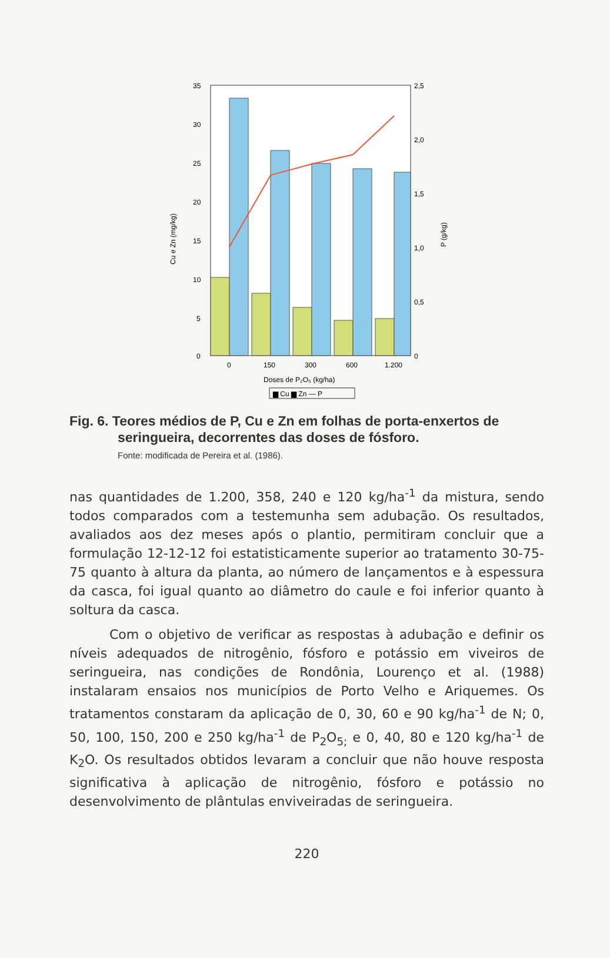35
30
25
20
15
10
5
0
2,5
2,0
1,5
1,0
0,5
0
Cu e Zn (mg/kg)
P (g/kg)
0
150
300
600
1.200
Doses de P₂O₅ (kg/ha)
▆ Cu ▆ Zn — P
Fig. 6. Teores médios de P, Cu e Zn em folhas de porta-enxertos de seringueira, decorrentes das doses de fósforo.
Fonte: modificada de Pereira et al. (1986).
nas quantidades de 1.200, 358, 240 e 120 kg/ha<sup>-1</sup> da mistura, sendo todos comparados com a testemunha sem adubação. Os resultados, avaliados aos dez meses após o plantio, permitiram concluir que a formulação 12-12-12 foi estatisticamente superior ao tratamento 30-75-75 quanto à altura da planta, ao número de lançamentos e à espessura da casca, foi igual quanto ao diâmetro do caule e foi inferior quanto à soltura da casca.
Com o objetivo de verificar as respostas à adubação e definir os níveis adequados de nitrogênio, fósforo e potássio em viveiros de seringueira, nas condições de Rondônia, Lourenço et al. (1988) instalaram ensaios nos municípios de Porto Velho e Ariquemes. Os tratamentos constaram da aplicação de 0, 30, 60 e 90 kg/ha<sup>-1</sup> de N; 0, 50, 100, 150, 200 e 250 kg/ha<sup>-1</sup> de P<sub>2</sub>O<sub>5;</sub> e 0, 40, 80 e 120 kg/ha<sup>-1</sup> de K<sub>2</sub>O. Os resultados obtidos levaram a concluir que não houve resposta significativa à aplicação de nitrogênio, fósforo e potássio no desenvolvimento de plântulas enviveiradas de seringueira.
220